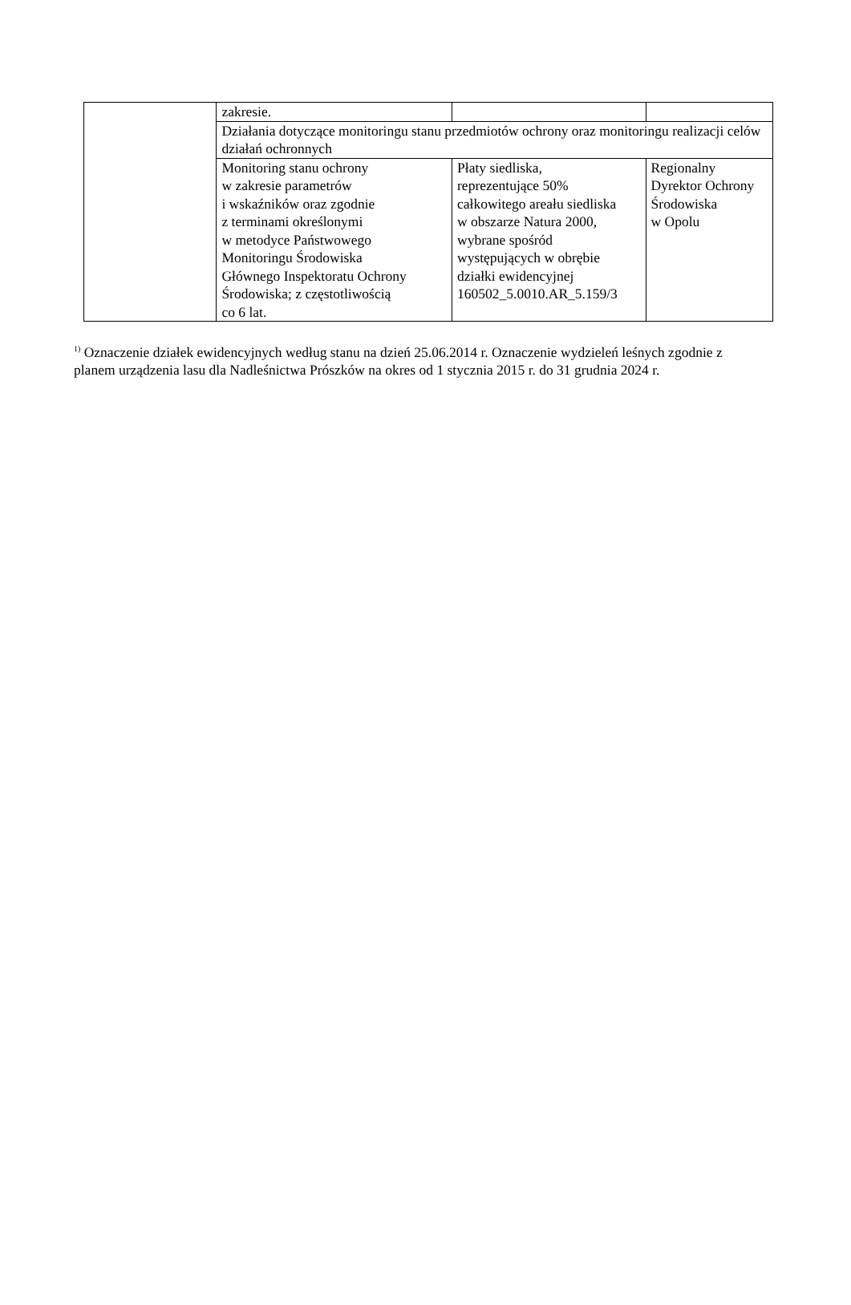| | zakresie. | | |
| | Działania dotyczące monitoringu stanu przedmiotów ochrony oraz monitoringu realizacji celów działań ochronnych | | |
| | Monitoring stanu ochrony w zakresie parametrów i wskaźników oraz zgodnie z terminami określonymi w metodyce Państwowego Monitoringu Środowiska Głównego Inspektoratu Ochrony Środowiska; z częstotliwością co 6 lat. | Płaty siedliska, reprezentujące 50% całkowitego areału siedliska w obszarze Natura 2000, wybrane spośród występujących w obrębie działki ewidencyjnej 160502_5.0010.AR_5.159/3 | Regionalny Dyrektor Ochrony Środowiska w Opolu |
<sup>1)</sup> Oznaczenie działek ewidencyjnych według stanu na dzień 25.06.2014 r. Oznaczenie wydzieleń leśnych zgodnie z planem urządzenia lasu dla Nadleśnictwa Prószków na okres od 1 stycznia 2015 r. do 31 grudnia 2024 r.